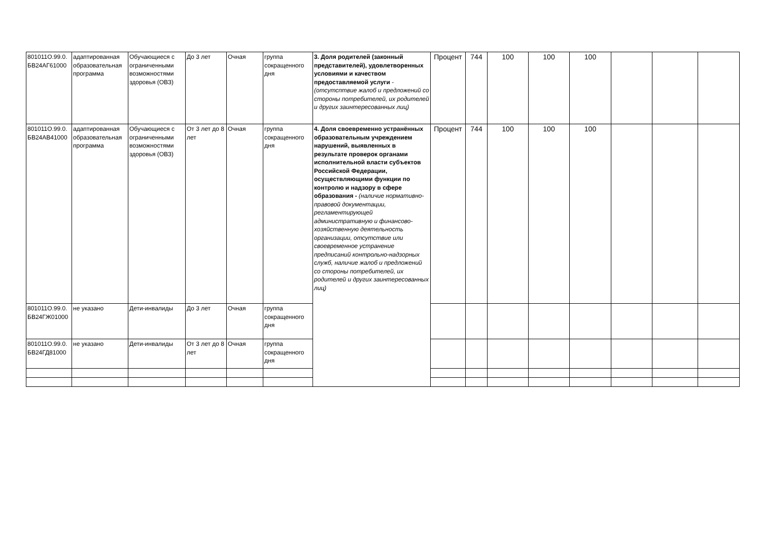| 801011О.99.0. БВ24АГ61000 | адаптированная образовательная программа | Обучающиеся с ограниченными возможностями здоровья (ОВЗ) | До 3 лет | Очная | группа сокращенного дня | 3. Доля родителей (законный представителей), удовлетворенных условиями и качеством предоставляемой услуги - (отсутсптвие жалоб и предложений со стороны потребителей, их родителей и других заинтересованных лиц) | Процент | 744 | 100 | 100 | 100 | | | | |
| 801011О.99.0. БВ24АВ41000 | адаптированная образовательная программа | Обучающиеся с ограниченными возможностями здоровья (ОВЗ) | От 3 лет до 8 лет | Очная | группа сокращенного дня | 4. Доля своевременно устранённых образовательным учреждением нарушений, выявленных в результате проверок органами исполнительной власти субъектов Российской Федерации, осуществляющими функции по контролю и надзору в сфере образования - (наличие нормативно-правовой документации, регламентирующей административную и финансово-хозяйственную деятельность организации, отсутствие или своевременное устранение предписаний контрольно-надзорных служб, наличие жалоб и предложений со стороны потребителей, их родителей и других заинтересованных лиц) | Процент | 744 | 100 | 100 | 100 | | | | |
| 801011О.99.0. БВ24ГЖ01000 | не указано | Дети-инвалиды | До 3 лет | Очная | группа сокращенного дня | | | | | | | | | | |
| 801011О.99.0. БВ24ГД81000 | не указано | Дети-инвалиды | От 3 лет до 8 лет | Очная | группа сокращенного дня | | | | | | | | | | |